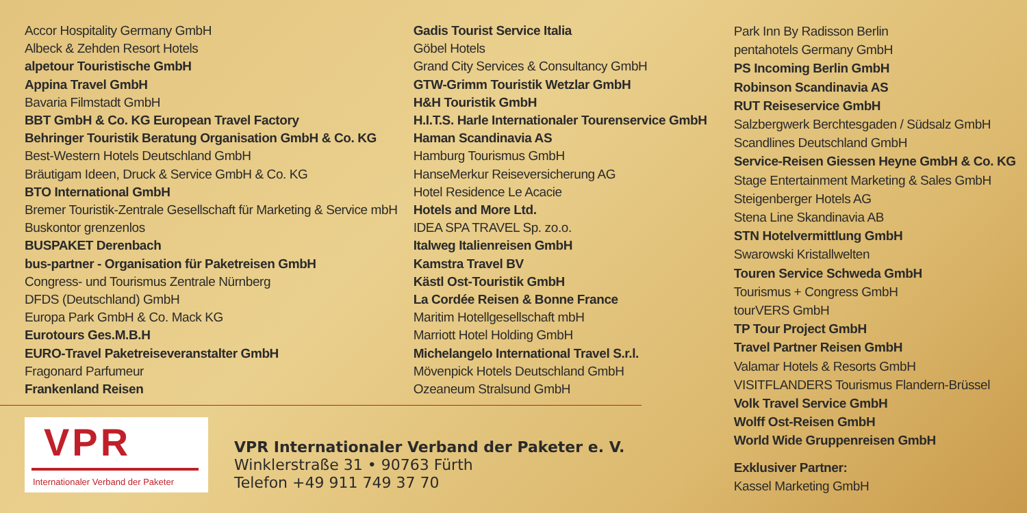Accor Hospitality Germany GmbH
Albeck & Zehden Resort Hotels
alpetour Touristische GmbH
Appina Travel GmbH
Bavaria Filmstadt GmbH
BBT GmbH & Co. KG European Travel Factory
Behringer Touristik Beratung Organisation GmbH & Co. KG
Best-Western Hotels Deutschland GmbH
Bräutigam Ideen, Druck & Service GmbH & Co. KG
BTO International GmbH
Bremer Touristik-Zentrale Gesellschaft für Marketing & Service mbH
Buskontor grenzenlos
BUSPAKET Derenbach
bus-partner - Organisation für Paketreisen GmbH
Congress- und Tourismus Zentrale Nürnberg
DFDS (Deutschland) GmbH
Europa Park GmbH & Co. Mack KG
Eurotours Ges.M.B.H
EURO-Travel Paketreiseveranstalter GmbH
Fragonard Parfumeur
Frankenland Reisen
Gadis Tourist Service Italia
Göbel Hotels
Grand City Services & Consultancy GmbH
GTW-Grimm Touristik Wetzlar GmbH
H&H Touristik GmbH
H.I.T.S. Harle Internationaler Tourenservice GmbH
Haman Scandinavia AS
Hamburg Tourismus GmbH
HanseMerkur Reiseversicherung AG
Hotel Residence Le Acacie
Hotels and More Ltd.
IDEA SPA TRAVEL Sp. zo.o.
Italweg Italienreisen GmbH
Kamstra Travel BV
Kästl Ost-Touristik GmbH
La Cordée Reisen & Bonne France
Maritim Hotellgesellschaft mbH
Marriott Hotel Holding GmbH
Michelangelo International Travel S.r.l.
Mövenpick Hotels Deutschland GmbH
Ozeaneum Stralsund GmbH
Park Inn By Radisson Berlin
pentahotels Germany GmbH
PS Incoming Berlin GmbH
Robinson Scandinavia AS
RUT Reiseservice GmbH
Salzbergwerk Berchtesgaden / Südsalz GmbH
Scandlines Deutschland GmbH
Service-Reisen Giessen Heyne GmbH & Co. KG
Stage Entertainment Marketing & Sales GmbH
Steigenberger Hotels AG
Stena Line Skandinavia AB
STN Hotelvermittlung GmbH
Swarowski Kristallwelten
Touren Service Schweda GmbH
Tourismus + Congress GmbH
tourVERS GmbH
TP Tour Project GmbH
Travel Partner Reisen GmbH
Valamar Hotels & Resorts GmbH
VISITFLANDERS Tourismus Flandern-Brüssel
Volk Travel Service GmbH
Wolff Ost-Reisen GmbH
World Wide Gruppenreisen GmbH
Exklusiver Partner:
Kassel Marketing GmbH
VPR
Internationaler Verband der Paketer
VPR Internationaler Verband der Paketer e. V.
Winklerstraße 31 • 90763 Fürth
Telefon +49 911 749 37 70